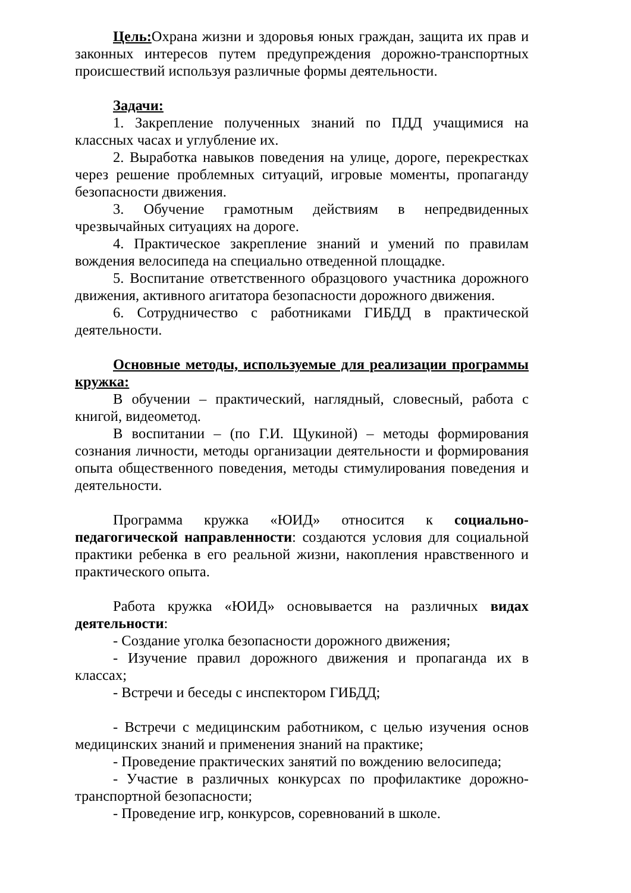Цель: Охрана жизни и здоровья юных граждан, защита их прав и законных интересов путем предупреждения дорожно-транспортных происшествий используя различные формы деятельности.
Задачи:
1. Закрепление полученных знаний по ПДД учащимися на классных часах и углубление их.
2. Выработка навыков поведения на улице, дороге, перекрестках через решение проблемных ситуаций, игровые моменты, пропаганду безопасности движения.
3. Обучение грамотным действиям в непредвиденных чрезвычайных ситуациях на дороге.
4. Практическое закрепление знаний и умений по правилам вождения велосипеда на специально отведенной площадке.
5. Воспитание ответственного образцового участника дорожного движения, активного агитатора безопасности дорожного движения.
6. Сотрудничество с работниками ГИБДД в практической деятельности.
Основные методы, используемые для реализации программы кружка:
В обучении – практический, наглядный, словесный, работа с книгой, видеометод.
В воспитании – (по Г.И. Щукиной) – методы формирования сознания личности, методы организации деятельности и формирования опыта общественного поведения, методы стимулирования поведения и деятельности.
Программа кружка «ЮИД» относится к социально-педагогической направленности: создаются условия для социальной практики ребенка в его реальной жизни, накопления нравственного и практического опыта.
Работа кружка «ЮИД» основывается на различных видах деятельности:
- Создание уголка безопасности дорожного движения;
- Изучение правил дорожного движения и пропаганда их в классах;
- Встречи и беседы с инспектором ГИБДД;
- Встречи с медицинским работником, с целью изучения основ медицинских знаний и применения знаний на практике;
- Проведение практических занятий по вождению велосипеда;
- Участие в различных конкурсах по профилактике дорожно-транспортной безопасности;
- Проведение игр, конкурсов, соревнований в школе.